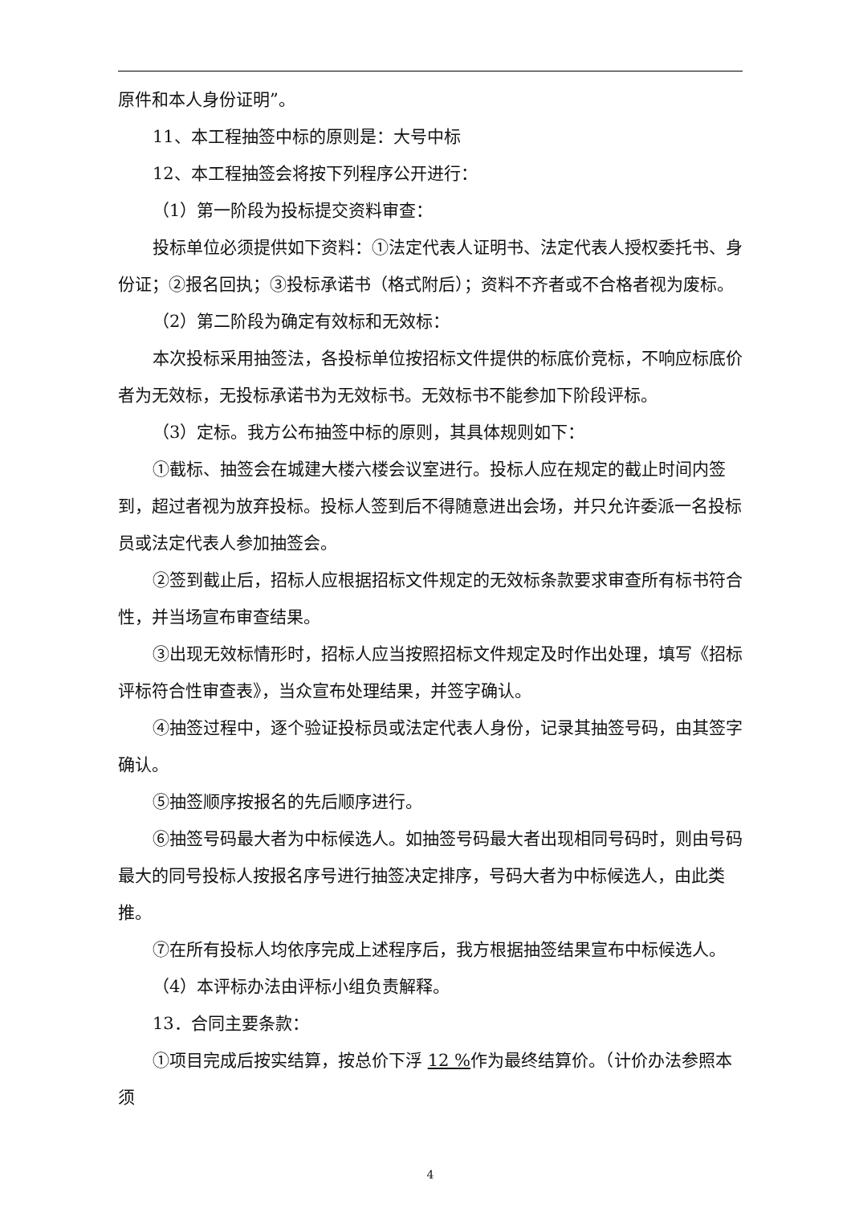原件和本人身份证明”。
11、本工程抽签中标的原则是：大号中标
12、本工程抽签会将按下列程序公开进行：
（1）第一阶段为投标提交资料审查：
投标单位必须提供如下资料：①法定代表人证明书、法定代表人授权委托书、身份证；②报名回执；③投标承诺书（格式附后）；资料不齐者或不合格者视为废标。
（2）第二阶段为确定有效标和无效标：
本次投标采用抽签法，各投标单位按招标文件提供的标底价竞标，不响应标底价者为无效标，无投标承诺书为无效标书。无效标书不能参加下阶段评标。
（3）定标。我方公布抽签中标的原则，其具体规则如下：
①截标、抽签会在城建大楼六楼会议室进行。投标人应在规定的截止时间内签到，超过者视为放弃投标。投标人签到后不得随意进出会场，并只允许委派一名投标员或法定代表人参加抽签会。
②签到截止后，招标人应根据招标文件规定的无效标条款要求审查所有标书符合性，并当场宣布审查结果。
③出现无效标情形时，招标人应当按照招标文件规定及时作出处理，填写《招标评标符合性审查表》，当众宣布处理结果，并签字确认。
④抽签过程中，逐个验证投标员或法定代表人身份，记录其抽签号码，由其签字确认。
⑤抽签顺序按报名的先后顺序进行。
⑥抽签号码最大者为中标候选人。如抽签号码最大者出现相同号码时，则由号码最大的同号投标人按报名序号进行抽签决定排序，号码大者为中标候选人，由此类推。
⑦在所有投标人均依序完成上述程序后，我方根据抽签结果宣布中标候选人。
（4）本评标办法由评标小组负责解释。
13．合同主要条款：
①项目完成后按实结算，按总价下浮 12 % 作为最终结算价。（计价办法参照本须
4